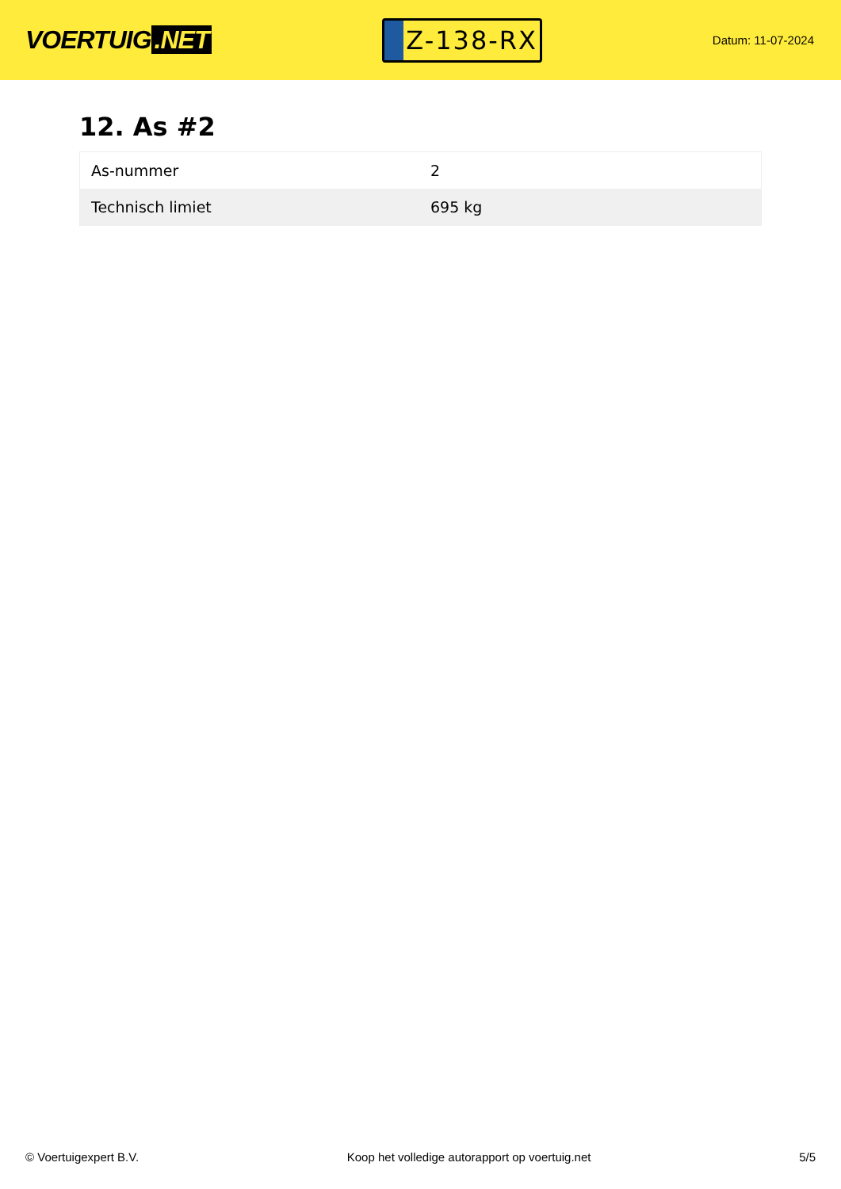VOERTUIG.NET
Z-138-RX
Datum: 11-07-2024
12. As #2
| As-nummer | 2 |
| Technisch limiet | 695 kg |
© Voertuigexpert B.V. Koop het volledige autorapport op voertuig.net 5/5